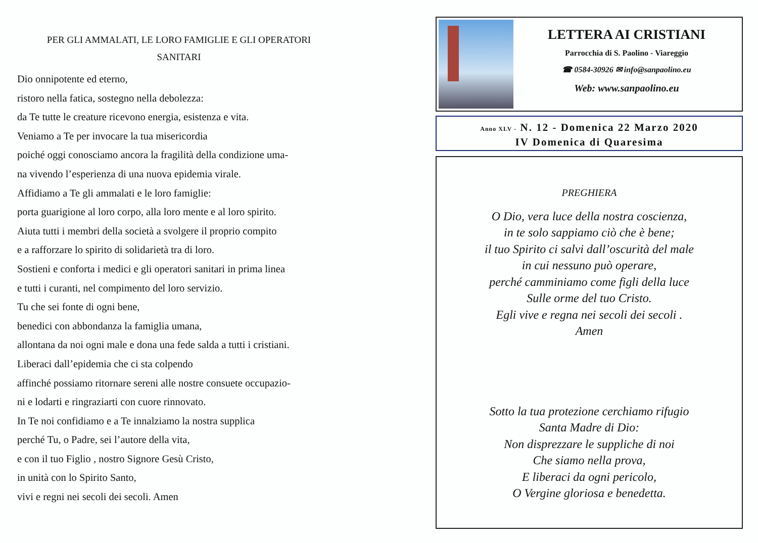PER GLI AMMALATI, LE LORO FAMIGLIE E GLI OPERATORI
SANITARI
Dio onnipotente ed eterno,
ristoro nella fatica, sostegno nella debolezza:
da Te tutte le creature ricevono energia, esistenza e vita.
Veniamo a Te per invocare la tua misericordia
poiché oggi conosciamo ancora la fragilità della condizione uma-
na vivendo l’esperienza di una nuova epidemia virale.
Affidiamo a Te gli ammalati e le loro famiglie:
porta guarigione al loro corpo, alla loro mente e al loro spirito.
Aiuta tutti i membri della società a svolgere il proprio compito
e a rafforzare lo spirito di solidarietà tra di loro.
Sostieni e conforta i medici e gli operatori sanitari in prima linea
e tutti i curanti, nel compimento del loro servizio.
Tu che sei fonte di ogni bene,
benedici con abbondanza la famiglia umana,
allontana da noi ogni male e dona una fede salda a tutti i cristiani.
Liberaci dall’epidemia che ci sta colpendo
affinché possiamo ritornare sereni alle nostre consuete occupazio-
ni e lodarti e ringraziarti con cuore rinnovato.
In Te noi confidiamo e a Te innalziamo la nostra supplica
perché Tu, o Padre, sei l’autore della vita,
e con il tuo Figlio , nostro Signore Gesù Cristo,
in unità con lo Spirito Santo,
vivi e regni nei secoli dei secoli. Amen
LETTERA AI CRISTIANI
Parrocchia di S. Paolino - Viareggio
☎ 0584-30926 ✉ info@sanpaolino.eu
Web: www.sanpaolino.eu
Anno XLV - N. 12 - Domenica 22 Marzo 2020
IV Domenica di Quaresima
PREGHIERA
O Dio, vera luce della nostra coscienza,
in te solo sappiamo ciò che è bene;
il tuo Spirito ci salvi dall’oscurità del male
in cui nessuno può operare,
perché camminiamo come figli della luce
Sulle orme del tuo Cristo.
Egli vive e regna nei secoli dei secoli .
Amen
Sotto la tua protezione cerchiamo rifugio
Santa Madre di Dio:
Non disprezzare le suppliche di noi
Che siamo nella prova,
E liberaci da ogni pericolo,
O Vergine gloriosa e benedetta.